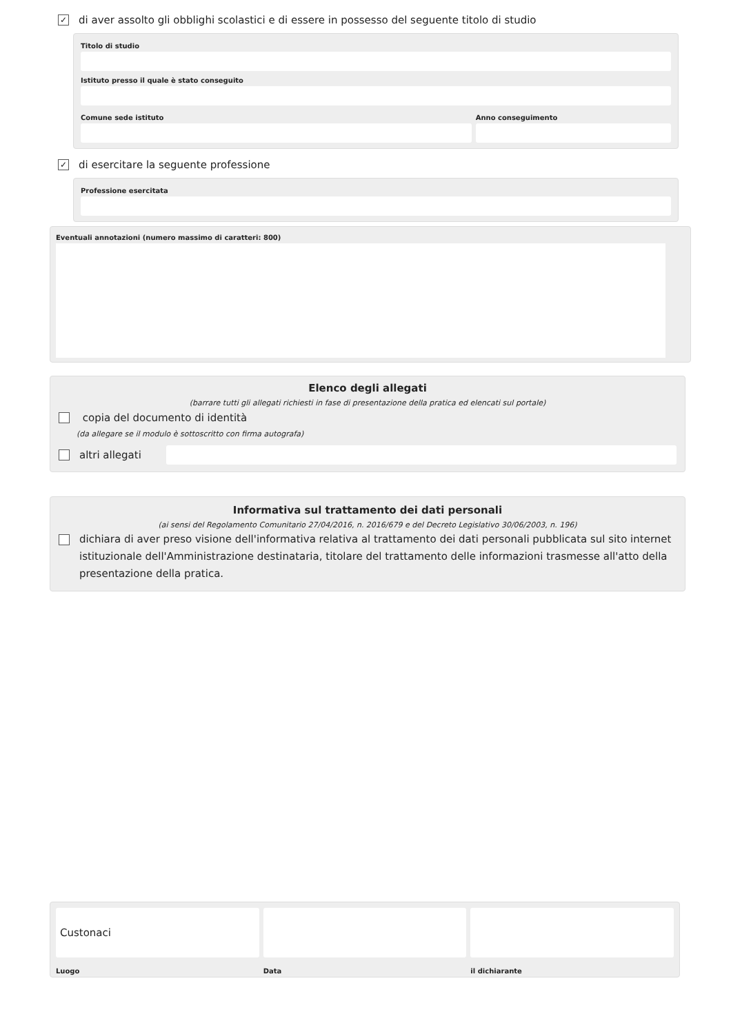✓ di aver assolto gli obblighi scolastici e di essere in possesso del seguente titolo di studio
Titolo di studio
Istituto presso il quale è stato conseguito
Comune sede istituto Anno conseguimento
✓ di esercitare la seguente professione
Professione esercitata
Eventuali annotazioni (numero massimo di caratteri: 800)
Elenco degli allegati
(barrare tutti gli allegati richiesti in fase di presentazione della pratica ed elencati sul portale)
copia del documento di identità
(da allegare se il modulo è sottoscritto con firma autografa)
altri allegati
Informativa sul trattamento dei dati personali
(ai sensi del Regolamento Comunitario 27/04/2016, n. 2016/679 e del Decreto Legislativo 30/06/2003, n. 196)
dichiara di aver preso visione dell'informativa relativa al trattamento dei dati personali pubblicata sul sito internet istituzionale dell'Amministrazione destinataria, titolare del trattamento delle informazioni trasmesse all'atto della presentazione della pratica.
Custonaci
Luogo
Data il dichiarante